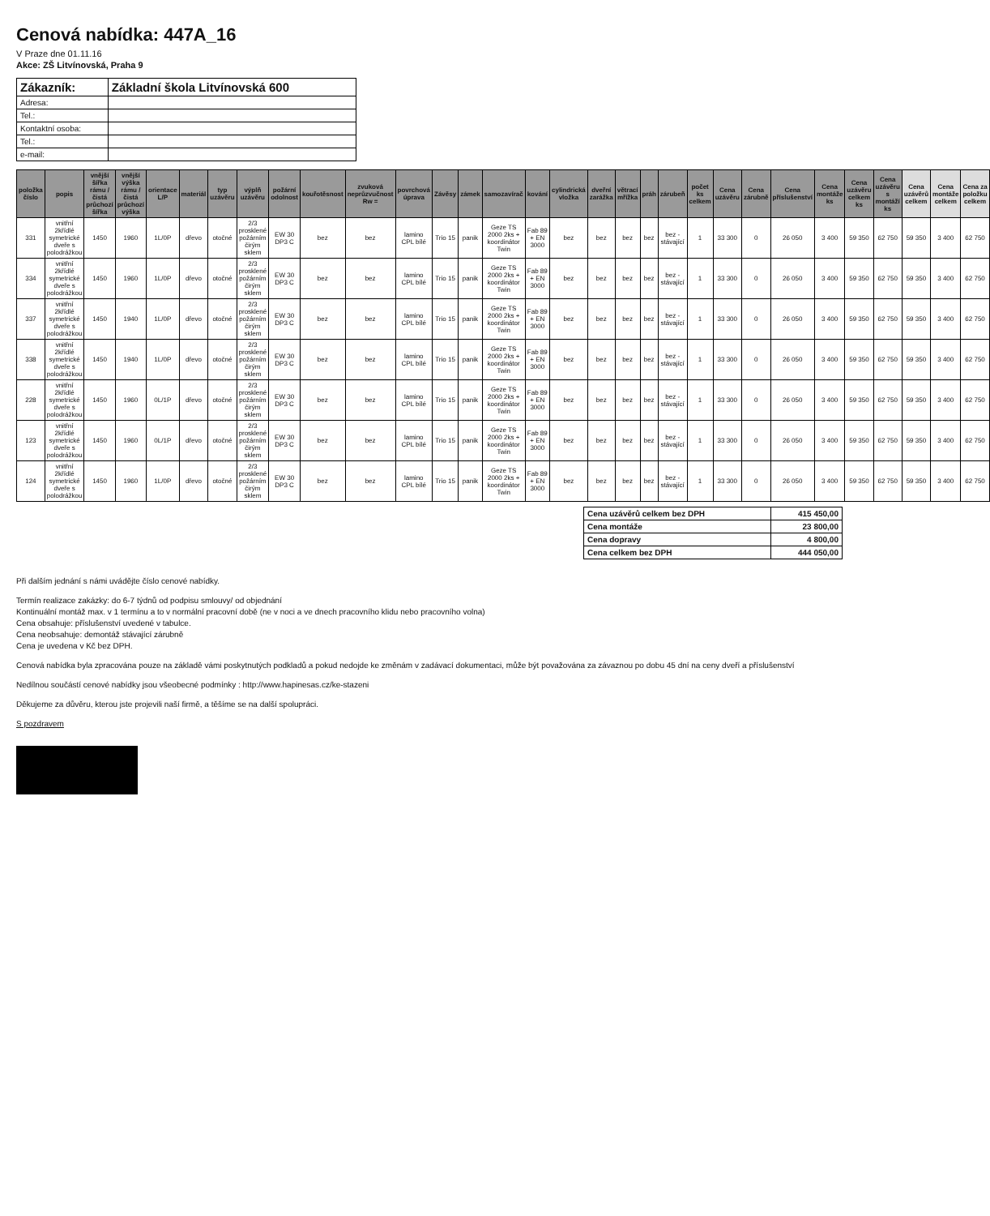Cenová nabídka: 447A_16
V Praze dne 01.11.16
Akce: ZŠ Litvínovská, Praha 9
| Zákazník: | Základní škola Litvínovská 600 |
| Adresa: | |
| Tel.: | |
| Kontaktní osoba: | |
| Tel.: | |
| e-mail: | |
| položka číslo | popis | vnější šířka rámu / čistá průchozí šířka | vnější výška rámu / čistá průchozí výška | orientace L/P | materiál | typ uzávěru | výplň uzávěru | požární odolnost | kouřotěsnost | zvuková neprůzvučnost Rw = | povrchová úprava | Závěsy | zámek | samozavírač | kování | cylindrická vložka | dveřní zarážka | větrací mřížka | práh | zárubeň | počet ks celkem | Cena uzávěru | Cena zárubně | Cena příslušenství | Cena montáže ks | Cena uzávěru celkem ks | Cena uzávěru s montáží ks | Cena uzávěrů celkem | Cena montáže celkem | Cena za položku celkem |
| --- | --- | --- | --- | --- | --- | --- | --- | --- | --- | --- | --- | --- | --- | --- | --- | --- | --- | --- | --- | --- | --- | --- | --- | --- | --- | --- | --- | --- | --- | --- |
| 331 | vnitřní 2křídlé symetrické dveře s polodrážkou | 1450 | 1960 | 1L/0P | dřevo | otočné | 2/3 prosklené požárním čirým sklem | EW 30 DP3 C | bez | bez | lamino CPL bílé | Trio 15 | panik | Geze TS 2000 2ks + koordinátor Twin | Fab 89 + EN 3000 | bez | bez | bez | bez | bez - stávající | 1 | 33 300 | 0 | 26 050 | 3 400 | 59 350 | 62 750 | 59 350 | 3 400 | 62 750 |
| 334 | vnitřní 2křídlé symetrické dveře s polodrážkou | 1450 | 1960 | 1L/0P | dřevo | otočné | 2/3 prosklené požárním čirým sklem | EW 30 DP3 C | bez | bez | lamino CPL bílé | Trio 15 | panik | Geze TS 2000 2ks + koordinátor Twin | Fab 89 + EN 3000 | bez | bez | bez | bez | bez - stávající | 1 | 33 300 | 0 | 26 050 | 3 400 | 59 350 | 62 750 | 59 350 | 3 400 | 62 750 |
| 337 | vnitřní 2křídlé symetrické dveře s polodrážkou | 1450 | 1940 | 1L/0P | dřevo | otočné | 2/3 prosklené požárním čirým sklem | EW 30 DP3 C | bez | bez | lamino CPL bílé | Trio 15 | panik | Geze TS 2000 2ks + koordinátor Twin | Fab 89 + EN 3000 | bez | bez | bez | bez | bez - stávající | 1 | 33 300 | 0 | 26 050 | 3 400 | 59 350 | 62 750 | 59 350 | 3 400 | 62 750 |
| 338 | vnitřní 2křídlé symetrické dveře s polodrážkou | 1450 | 1940 | 1L/0P | dřevo | otočné | 2/3 prosklené požárním čirým sklem | EW 30 DP3 C | bez | bez | lamino CPL bílé | Trio 15 | panik | Geze TS 2000 2ks + koordinátor Twin | Fab 89 + EN 3000 | bez | bez | bez | bez | bez - stávající | 1 | 33 300 | 0 | 26 050 | 3 400 | 59 350 | 62 750 | 59 350 | 3 400 | 62 750 |
| 228 | vnitřní 2křídlé symetrické dveře s polodrážkou | 1450 | 1960 | 0L/1P | dřevo | otočné | 2/3 prosklené požárním čirým sklem | EW 30 DP3 C | bez | bez | lamino CPL bílé | Trio 15 | panik | Geze TS 2000 2ks + koordinátor Twin | Fab 89 + EN 3000 | bez | bez | bez | bez | bez - stávající | 1 | 33 300 | 0 | 26 050 | 3 400 | 59 350 | 62 750 | 59 350 | 3 400 | 62 750 |
| 123 | vnitřní 2křídlé symetrické dveře s polodrážkou | 1450 | 1960 | 0L/1P | dřevo | otočné | 2/3 prosklené požárním čirým sklem | EW 30 DP3 C | bez | bez | lamino CPL bílé | Trio 15 | panik | Geze TS 2000 2ks + koordinátor Twin | Fab 89 + EN 3000 | bez | bez | bez | bez | bez - stávající | 1 | 33 300 | 0 | 26 050 | 3 400 | 59 350 | 62 750 | 59 350 | 3 400 | 62 750 |
| 124 | vnitřní 2křídlé symetrické dveře s polodrážkou | 1450 | 1960 | 1L/0P | dřevo | otočné | 2/3 prosklené požárním čirým sklem | EW 30 DP3 C | bez | bez | lamino CPL bílé | Trio 15 | panik | Geze TS 2000 2ks + koordinátor Twin | Fab 89 + EN 3000 | bez | bez | bez | bez | bez - stávající | 1 | 33 300 | 0 | 26 050 | 3 400 | 59 350 | 62 750 | 59 350 | 3 400 | 62 750 |
| Cena uzávěrů celkem bez DPH | 415 450,00 |
| Cena montáže | 23 800,00 |
| Cena dopravy | 4 800,00 |
| Cena celkem bez DPH | 444 050,00 |
Při dalším jednání s námi uvádějte číslo cenové nabídky.
Termín realizace zakázky: do 6-7 týdnů od podpisu smlouvy/ od objednání
Kontinuální montáž max. v 1 termínu a to v normální pracovní době (ne v noci a ve dnech pracovního klidu nebo pracovního volna)
Cena obsahuje: příslušenství uvedené v tabulce.
Cena neobsahuje: demontáž stávající zárubně
Cena je uvedena v Kč bez DPH.
Cenová nabídka byla zpracována pouze na základě vámi poskytnutých podkladů a pokud nedojde ke změnám v zadávací dokumentaci, může být považována za závaznou po dobu 45 dní na ceny dveří a příslušenství
Nedílnou součástí cenové nabídky jsou všeobecné podmínky : http://www.hapinesas.cz/ke-stazeni
Děkujeme za důvěru, kterou jste projevili naší firmě, a těšíme se na další spolupráci.
S pozdravem